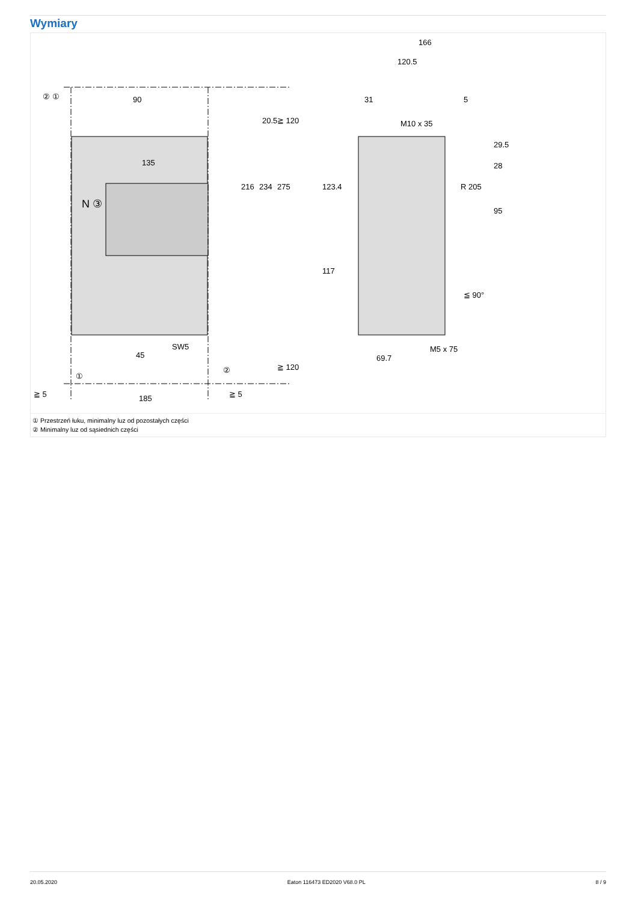Wymiary
90
135
N ③
185
45
SW5
≧ 5
≧ 5
216
234
275
20.5
≧ 120
≧ 120
② ①
①
②
166
120.5
31
5
M10 x 35
M5 x 75
69.7
123.4
117
29.5
28
95
R 205
≦ 90°
① Przestrzeń łuku, minimalny luz od pozostałych części
② Minimalny luz od sąsiednich części
20.05.2020 Eaton 116473 ED2020 V68.0 PL 8 / 9